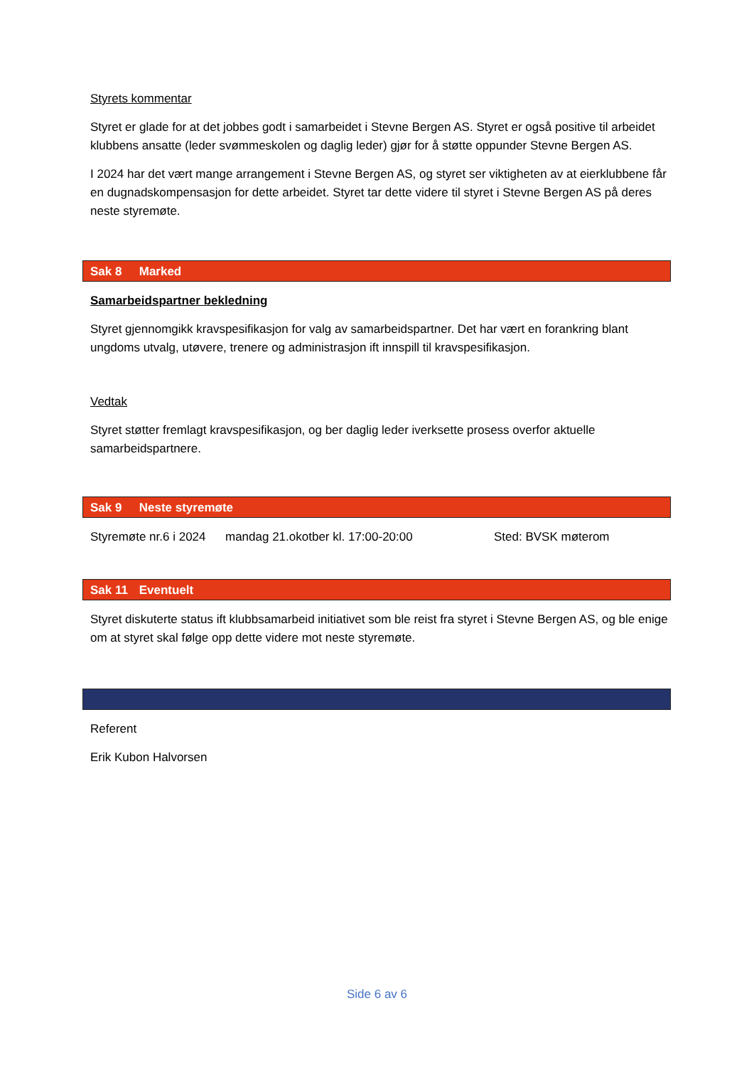Styrets kommentar
Styret er glade for at det jobbes godt i samarbeidet i Stevne Bergen AS. Styret er også positive til arbeidet klubbens ansatte (leder svømmeskolen og daglig leder) gjør for å støtte oppunder Stevne Bergen AS.
I 2024 har det vært mange arrangement i Stevne Bergen AS, og styret ser viktigheten av at eierklubbene får en dugnadskompensasjon for dette arbeidet. Styret tar dette videre til styret i Stevne Bergen AS på deres neste styremøte.
Sak 8 Marked
Samarbeidspartner bekledning
Styret gjennomgikk kravspesifikasjon for valg av samarbeidspartner. Det har vært en forankring blant ungdoms utvalg, utøvere, trenere og administrasjon ift innspill til kravspesifikasjon.
Vedtak
Styret støtter fremlagt kravspesifikasjon, og ber daglig leder iverksette prosess overfor aktuelle samarbeidspartnere.
Sak 9 Neste styremøte
Styremøte nr.6 i 2024 mandag 21.okotber kl. 17:00-20:00 Sted: BVSK møterom
Sak 11 Eventuelt
Styret diskuterte status ift klubbsamarbeid initiativet som ble reist fra styret i Stevne Bergen AS, og ble enige om at styret skal følge opp dette videre mot neste styremøte.
Referent
Erik Kubon Halvorsen
Side 6 av 6